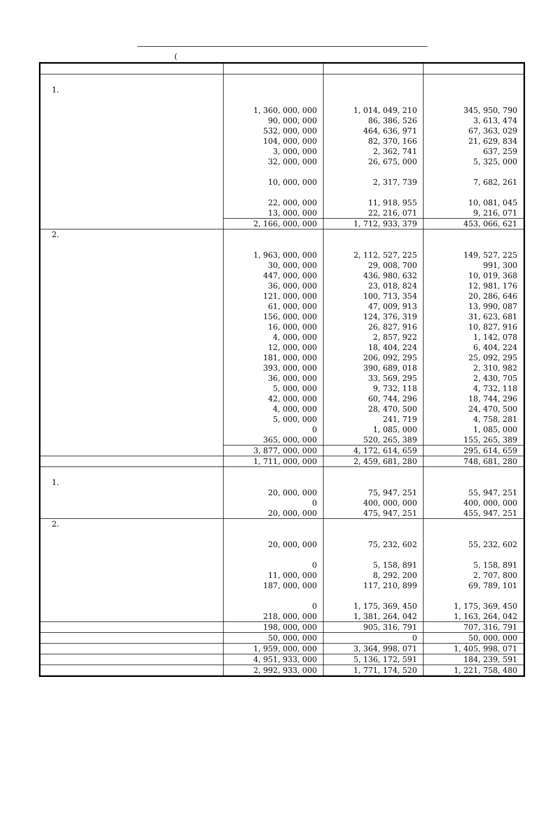(
| 1. | | | |
| | 1, 360, 000, 000 | 1, 014, 049, 210 | 345, 950, 790 |
| | 90, 000, 000 | 86, 386, 526 | 3, 613, 474 |
| | 532, 000, 000 | 464, 636, 971 | 67, 363, 029 |
| | 104, 000, 000 | 82, 370, 166 | 21, 629, 834 |
| | 3, 000, 000 | 2, 362, 741 | 637, 259 |
| | 32, 000, 000 | 26, 675, 000 | 5, 325, 000 |
| | 10, 000, 000 | 2, 317, 739 | 7, 682, 261 |
| | 22, 000, 000 | 11, 918, 955 | 10, 081, 045 |
| | 13, 000, 000 | 22, 216, 071 | 9, 216, 071 |
| | 2, 166, 000, 000 | 1, 712, 933, 379 | 453, 066, 621 |
| 2. | | | |
| | 1, 963, 000, 000 | 2, 112, 527, 225 | 149, 527, 225 |
| | 30, 000, 000 | 29, 008, 700 | 991, 300 |
| | 447, 000, 000 | 436, 980, 632 | 10, 019, 368 |
| | 36, 000, 000 | 23, 018, 824 | 12, 981, 176 |
| | 121, 000, 000 | 100, 713, 354 | 20, 286, 646 |
| | 61, 000, 000 | 47, 009, 913 | 13, 990, 087 |
| | 156, 000, 000 | 124, 376, 319 | 31, 623, 681 |
| | 16, 000, 000 | 26, 827, 916 | 10, 827, 916 |
| | 4, 000, 000 | 2, 857, 922 | 1, 142, 078 |
| | 12, 000, 000 | 18, 404, 224 | 6, 404, 224 |
| | 181, 000, 000 | 206, 092, 295 | 25, 092, 295 |
| | 393, 000, 000 | 390, 689, 018 | 2, 310, 982 |
| | 36, 000, 000 | 33, 569, 295 | 2, 430, 705 |
| | 5, 000, 000 | 9, 732, 118 | 4, 732, 118 |
| | 42, 000, 000 | 60, 744, 296 | 18, 744, 296 |
| | 4, 000, 000 | 28, 470, 500 | 24, 470, 500 |
| | 5, 000, 000 | 241, 719 | 4, 758, 281 |
| | 0 | 1, 085, 000 | 1, 085, 000 |
| | 365, 000, 000 | 520, 265, 389 | 155, 265, 389 |
| | 3, 877, 000, 000 | 4, 172, 614, 659 | 295, 614, 659 |
| | 1, 711, 000, 000 | 2, 459, 681, 280 | 748, 681, 280 |
| 1. | | | |
| | 20, 000, 000 | 75, 947, 251 | 55, 947, 251 |
| | 0 | 400, 000, 000 | 400, 000, 000 |
| | 20, 000, 000 | 475, 947, 251 | 455, 947, 251 |
| 2. | | | |
| | 20, 000, 000 | 75, 232, 602 | 55, 232, 602 |
| | 0 | 5, 158, 891 | 5, 158, 891 |
| | 11, 000, 000 | 8, 292, 200 | 2, 707, 800 |
| | 187, 000, 000 | 117, 210, 899 | 69, 789, 101 |
| | 0 | 1, 175, 369, 450 | 1, 175, 369, 450 |
| | 218, 000, 000 | 1, 381, 264, 042 | 1, 163, 264, 042 |
| | 198, 000, 000 | 905, 316, 791 | 707, 316, 791 |
| | 50, 000, 000 | 0 | 50, 000, 000 |
| | 1, 959, 000, 000 | 3, 364, 998, 071 | 1, 405, 998, 071 |
| | 4, 951, 933, 000 | 5, 136, 172, 591 | 184, 239, 591 |
| | 2, 992, 933, 000 | 1, 771, 174, 520 | 1, 221, 758, 480 |